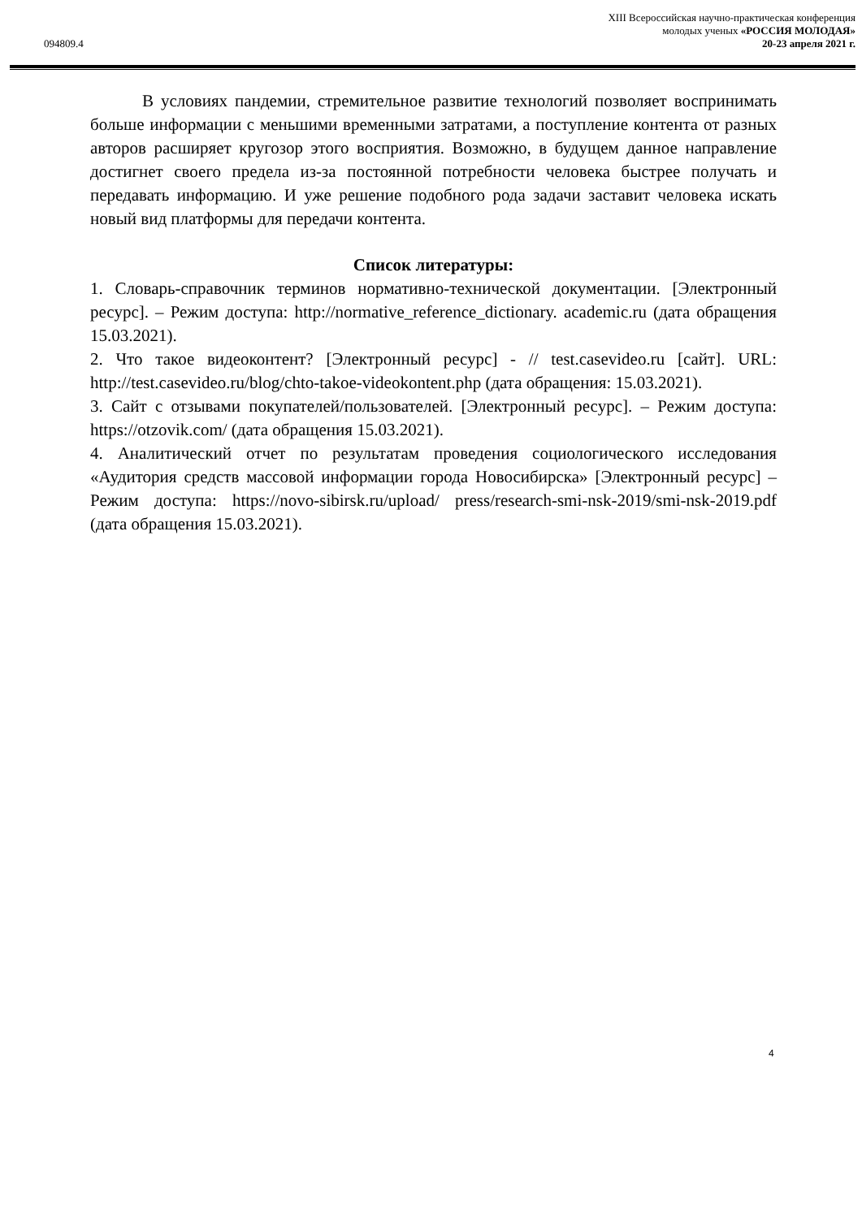XIII Всероссийская научно-практическая конференция
молодых ученых «РОССИЯ МОЛОДАЯ»
20-23 апреля 2021 г.
094809.4
В условиях пандемии, стремительное развитие технологий позволяет воспринимать больше информации с меньшими временными затратами, а поступление контента от разных авторов расширяет кругозор этого восприятия. Возможно, в будущем данное направление достигнет своего предела из-за постоянной потребности человека быстрее получать и передавать информацию. И уже решение подобного рода задачи заставит человека искать новый вид платформы для передачи контента.
Список литературы:
1. Словарь-справочник терминов нормативно-технической документации. [Электронный ресурс]. – Режим доступа: http://normative_reference_dictionary. academic.ru (дата обращения 15.03.2021).
2. Что такое видеоконтент? [Электронный ресурс] - // test.casevideo.ru [сайт]. URL: http://test.casevideo.ru/blog/chto-takoe-videokontent.php (дата обращения: 15.03.2021).
3. Сайт с отзывами покупателей/пользователей. [Электронный ресурс]. – Режим доступа: https://otzovik.com/ (дата обращения 15.03.2021).
4. Аналитический отчет по результатам проведения социологического исследования «Аудитория средств массовой информации города Новосибирска» [Электронный ресурс] – Режим доступа: https://novo-sibirsk.ru/upload/ press/research-smi-nsk-2019/smi-nsk-2019.pdf (дата обращения 15.03.2021).
4